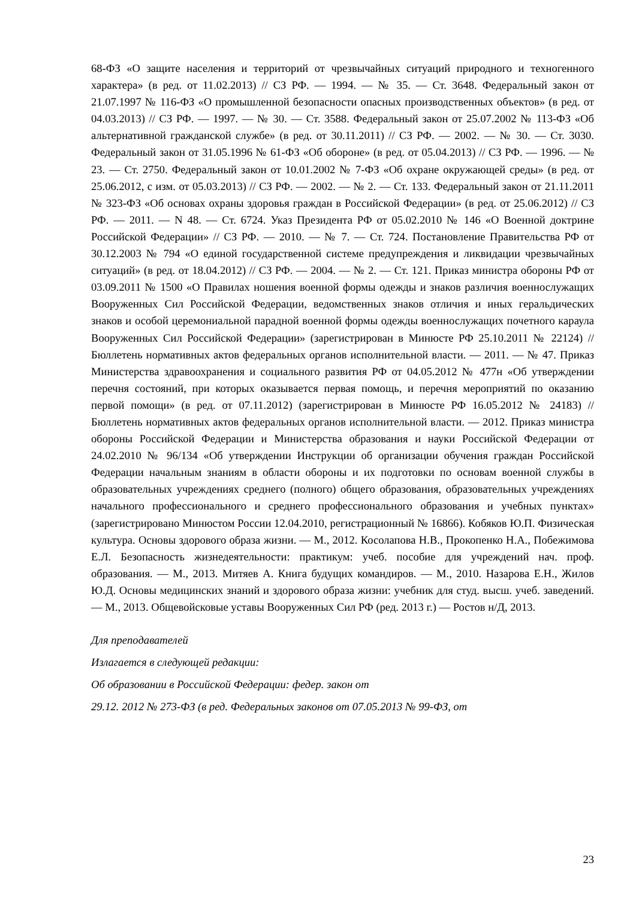68-ФЗ «О защите населения и территорий от чрезвычайных ситуаций природного и техногенного характера» (в ред. от 11.02.2013) // СЗ РФ. — 1994. — № 35. — Ст. 3648. Федеральный закон от 21.07.1997 № 116-ФЗ «О промышленной безопасности опасных производственных объектов» (в ред. от 04.03.2013) // СЗ РФ. — 1997. — № 30. — Ст. 3588. Федеральный закон от 25.07.2002 № 113-ФЗ «Об альтернативной гражданской службе» (в ред. от 30.11.2011) // СЗ РФ. — 2002. — № 30. — Ст. 3030. Федеральный закон от 31.05.1996 № 61-ФЗ «Об обороне» (в ред. от 05.04.2013) // СЗ РФ. — 1996. — № 23. — Ст. 2750. Федеральный закон от 10.01.2002 № 7-ФЗ «Об охране окружающей среды» (в ред. от 25.06.2012, с изм. от 05.03.2013) // СЗ РФ. — 2002. — № 2. — Ст. 133. Федеральный закон от 21.11.2011 № 323-ФЗ «Об основах охраны здоровья граждан в Российской Федерации» (в ред. от 25.06.2012) // СЗ РФ. — 2011. — N 48. — Ст. 6724. Указ Президента РФ от 05.02.2010 № 146 «О Военной доктрине Российской Федерации» // СЗ РФ. — 2010. — № 7. — Ст. 724. Постановление Правительства РФ от 30.12.2003 № 794 «О единой государственной системе предупреждения и ликвидации чрезвычайных ситуаций» (в ред. от 18.04.2012) // СЗ РФ. — 2004. — № 2. — Ст. 121. Приказ министра обороны РФ от 03.09.2011 № 1500 «О Правилах ношения военной формы одежды и знаков различия военнослужащих Вооруженных Сил Российской Федерации, ведомственных знаков отличия и иных геральдических знаков и особой церемониальной парадной военной формы одежды военнослужащих почетного караула Вооруженных Сил Российской Федерации» (зарегистрирован в Минюсте РФ 25.10.2011 № 22124) // Бюллетень нормативных актов федеральных органов исполнительной власти. — 2011. — № 47. Приказ Министерства здравоохранения и социального развития РФ от 04.05.2012 № 477н «Об утверждении перечня состояний, при которых оказывается первая помощь, и перечня мероприятий по оказанию первой помощи» (в ред. от 07.11.2012) (зарегистрирован в Минюсте РФ 16.05.2012 № 24183) // Бюллетень нормативных актов федеральных органов исполнительной власти. — 2012. Приказ министра обороны Российской Федерации и Министерства образования и науки Российской Федерации от 24.02.2010 № 96/134 «Об утверждении Инструкции об организации обучения граждан Российской Федерации начальным знаниям в области обороны и их подготовки по основам военной службы в образовательных учреждениях среднего (полного) общего образования, образовательных учреждениях начального профессионального и среднего профессионального образования и учебных пунктах» (зарегистрировано Минюстом России 12.04.2010, регистрационный № 16866). Кобяков Ю.П. Физическая культура. Основы здорового образа жизни. — М., 2012. Косолапова Н.В., Прокопенко Н.А., Побежимова Е.Л. Безопасность жизнедеятельности: практикум: учеб. пособие для учреждений нач. проф. образования. — М., 2013. Митяев А. Книга будущих командиров. — М., 2010. Назарова Е.Н., Жилов Ю.Д. Основы медицинских знаний и здорового образа жизни: учебник для студ. высш. учеб. заведений. — М., 2013. Общевойсковые уставы Вооруженных Сил РФ (ред. 2013 г.) — Ростов н/Д, 2013.
Для преподавателей
Излагается в следующей редакции:
Об образовании в Российской Федерации: федер. закон от
29.12. 2012 № 273-ФЗ (в ред. Федеральных законов от 07.05.2013 № 99-ФЗ, от
23